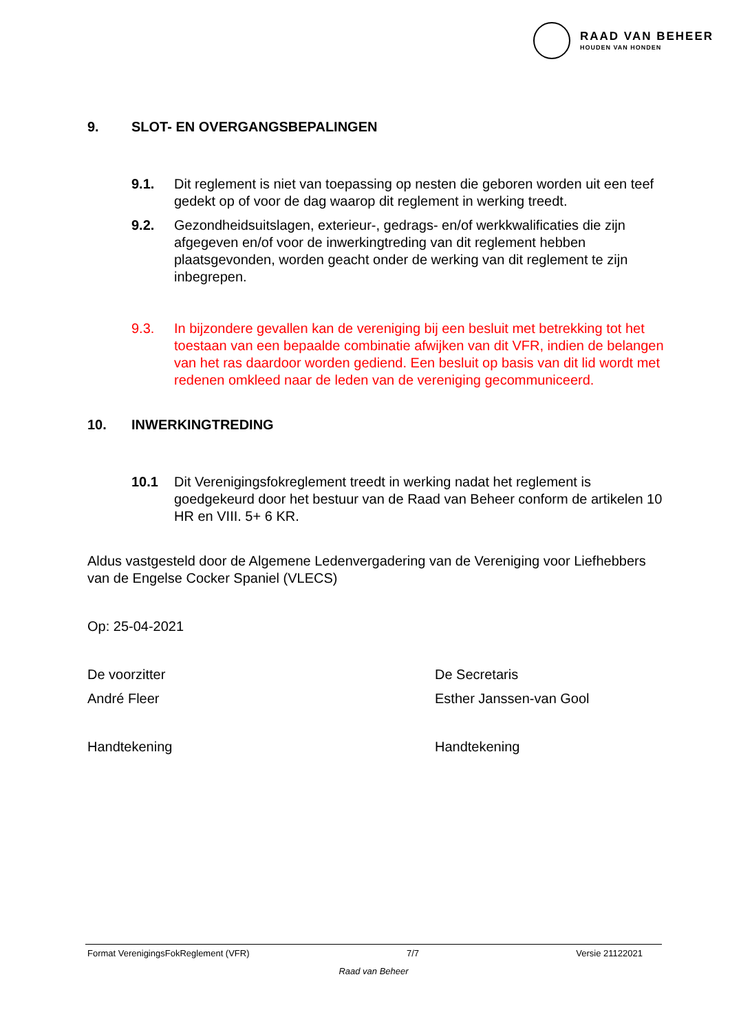RAAD VAN BEHEER
HOUDEN VAN HONDEN
9. SLOT- EN OVERGANGSBEPALINGEN
9.1. Dit reglement is niet van toepassing op nesten die geboren worden uit een teef gedekt op of voor de dag waarop dit reglement in werking treedt.
9.2. Gezondheidsuitslagen, exterieur-, gedrags- en/of werkkwalificaties die zijn afgegeven en/of voor de inwerkingtreding van dit reglement hebben plaatsgevonden, worden geacht onder de werking van dit reglement te zijn inbegrepen.
9.3. In bijzondere gevallen kan de vereniging bij een besluit met betrekking tot het toestaan van een bepaalde combinatie afwijken van dit VFR, indien de belangen van het ras daardoor worden gediend. Een besluit op basis van dit lid wordt met redenen omkleed naar de leden van de vereniging gecommuniceerd.
10. INWERKINGTREDING
10.1 Dit Verenigingsfokreglement treedt in werking nadat het reglement is goedgekeurd door het bestuur van de Raad van Beheer conform de artikelen 10 HR en VIII. 5+ 6 KR.
Aldus vastgesteld door de Algemene Ledenvergadering van de Vereniging voor Liefhebbers van de Engelse Cocker Spaniel (VLECS)
Op: 25-04-2021
De voorzitter
André Fleer
Handtekening
De Secretaris
Esther Janssen-van Gool
Handtekening
Format VerenigingsFokReglement (VFR) 7/7 Versie 21122021
Raad van Beheer